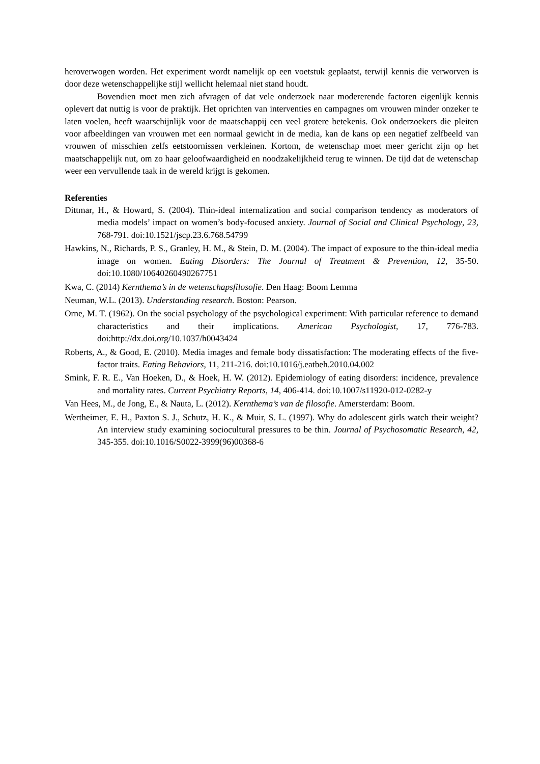heroverwogen worden. Het experiment wordt namelijk op een voetstuk geplaatst, terwijl kennis die verworven is door deze wetenschappelijke stijl wellicht helemaal niet stand houdt.
Bovendien moet men zich afvragen of dat vele onderzoek naar modererende factoren eigenlijk kennis oplevert dat nuttig is voor de praktijk. Het oprichten van interventies en campagnes om vrouwen minder onzeker te laten voelen, heeft waarschijnlijk voor de maatschappij een veel grotere betekenis. Ook onderzoekers die pleiten voor afbeeldingen van vrouwen met een normaal gewicht in de media, kan de kans op een negatief zelfbeeld van vrouwen of misschien zelfs eetstoornissen verkleinen. Kortom, de wetenschap moet meer gericht zijn op het maatschappelijk nut, om zo haar geloofwaardigheid en noodzakelijkheid terug te winnen. De tijd dat de wetenschap weer een vervullende taak in de wereld krijgt is gekomen.
Referenties
Dittmar, H., & Howard, S. (2004). Thin-ideal internalization and social comparison tendency as moderators of media models’ impact on women’s body-focused anxiety. Journal of Social and Clinical Psychology, 23, 768-791. doi:10.1521/jscp.23.6.768.54799
Hawkins, N., Richards, P. S., Granley, H. M., & Stein, D. M. (2004). The impact of exposure to the thin-ideal media image on women. Eating Disorders: The Journal of Treatment & Prevention, 12, 35-50. doi:10.1080/10640260490267751
Kwa, C. (2014) Kernthema’s in de wetenschapsfilosofie. Den Haag: Boom Lemma
Neuman, W.L. (2013). Understanding research. Boston: Pearson.
Orne, M. T. (1962). On the social psychology of the psychological experiment: With particular reference to demand characteristics and their implications. American Psychologist, 17, 776-783. doi:http://dx.doi.org/10.1037/h0043424
Roberts, A., & Good, E. (2010). Media images and female body dissatisfaction: The moderating effects of the five-factor traits. Eating Behaviors, 11, 211-216. doi:10.1016/j.eatbeh.2010.04.002
Smink, F. R. E., Van Hoeken, D., & Hoek, H. W. (2012). Epidemiology of eating disorders: incidence, prevalence and mortality rates. Current Psychiatry Reports, 14, 406-414. doi:10.1007/s11920-012-0282-y
Van Hees, M., de Jong, E., & Nauta, L. (2012). Kernthema’s van de filosofie. Amersterdam: Boom.
Wertheimer, E. H., Paxton S. J., Schutz, H. K., & Muir, S. L. (1997). Why do adolescent girls watch their weight? An interview study examining sociocultural pressures to be thin. Journal of Psychosomatic Research, 42, 345-355. doi:10.1016/S0022-3999(96)00368-6